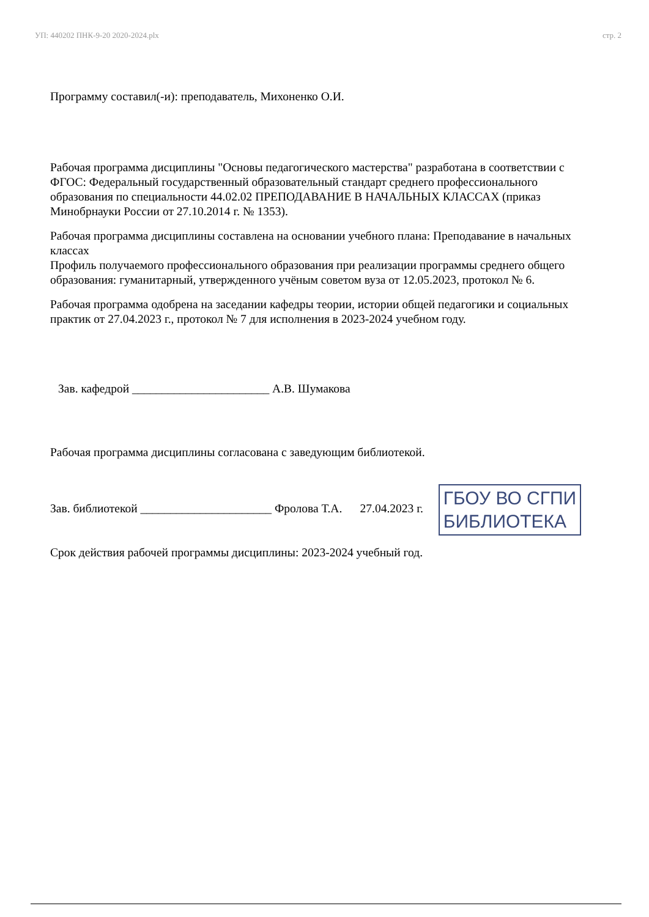УП: 440202 ПНК-9-20 2020-2024.plx стр. 2
Программу составил(-и): преподаватель, Михоненко О.И.
Рабочая программа дисциплины "Основы педагогического мастерства" разработана в соответствии с ФГОС: Федеральный государственный образовательный стандарт среднего профессионального образования по специальности 44.02.02 ПРЕПОДАВАНИЕ В НАЧАЛЬНЫХ КЛАССАХ (приказ Минобрнауки России от 27.10.2014 г. № 1353).
Рабочая программа дисциплины составлена на основании учебного плана: Преподавание в начальных классах
Профиль получаемого профессионального образования при реализации программы среднего общего образования: гуманитарный, утвержденного учёным советом вуза от 12.05.2023, протокол № 6.
Рабочая программа одобрена на заседании кафедры теории, истории общей педагогики и социальных практик от 27.04.2023 г., протокол № 7 для исполнения в 2023-2024 учебном году.
Зав. кафедрой _______________________ А.В. Шумакова
Рабочая программа дисциплины согласована с заведующим библиотекой.
Зав. библиотекой ______________________ Фролова Т.А. 27.04.2023 г. ГБОУ ВО СГПИ
БИБЛИОТЕКА
Срок действия рабочей программы дисциплины: 2023-2024 учебный год.